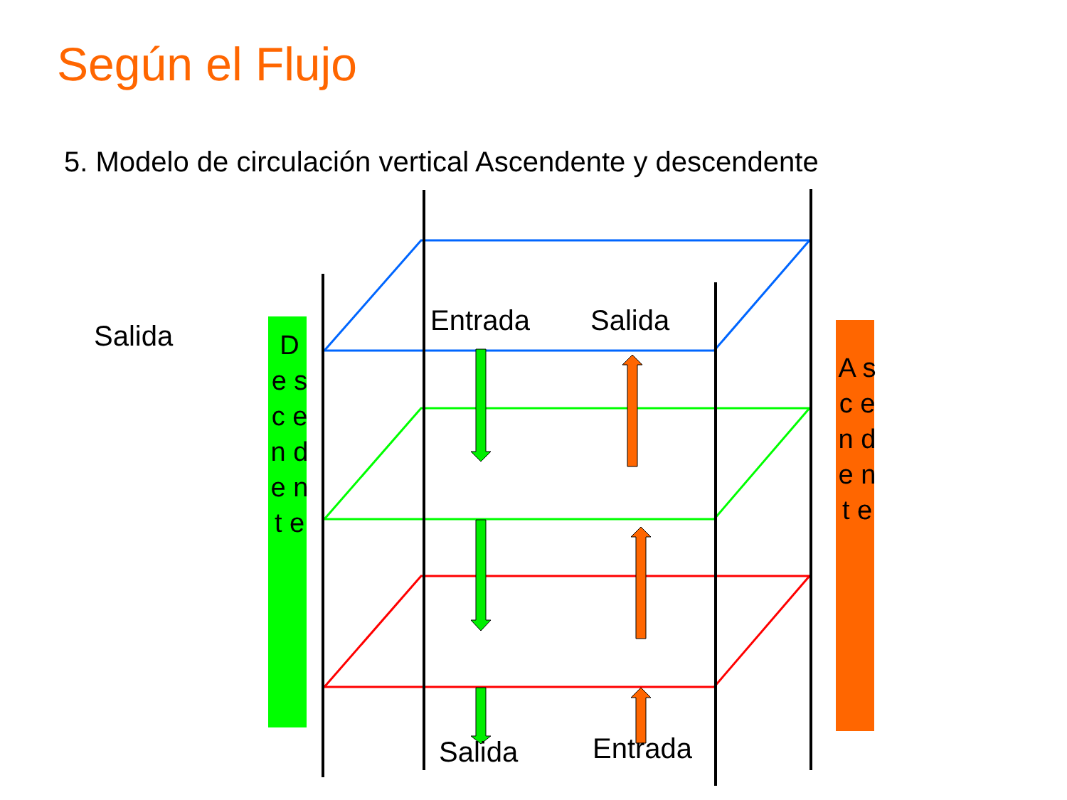Según el Flujo
5. Modelo de circulación vertical Ascendente y descendente
Salida Entrada Salida
Salida Entrada
D e s c e n d e n t e
A s c e n d e n t e